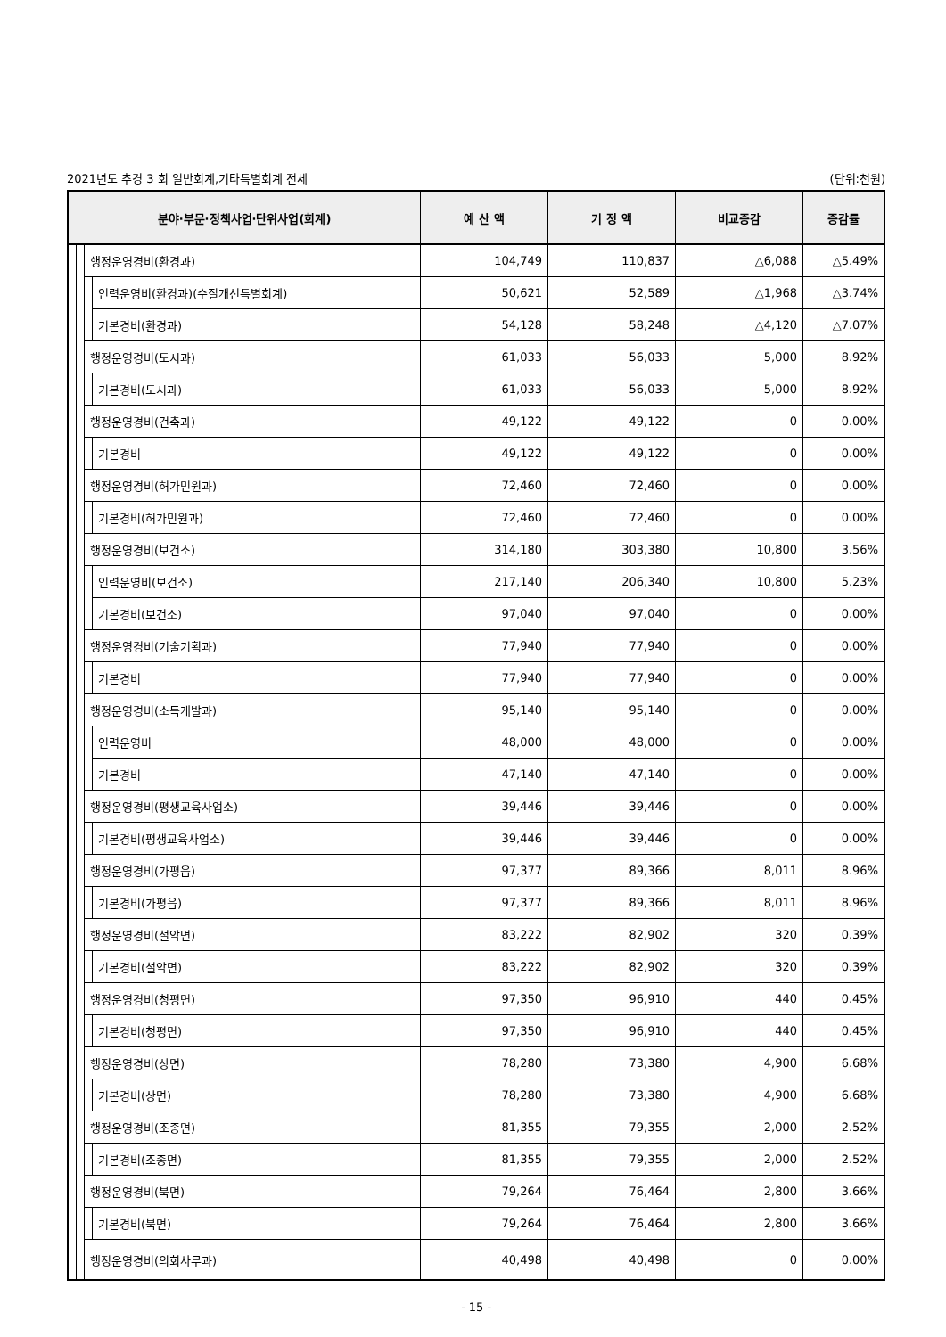2021년도 추경 3 회 일반회계,기타특별회계 전체 (단위:천원)
| 분야·부문·정책사업·단위사업(회계) | | | | 예 산 액 | 기 정 액 | 비교증감 | 증감률 |
| --- | --- | --- | --- | --- | --- | --- | --- |
| | | 행정운영경비(환경과) | | 104,749 | 110,837 | △6,088 | △5.49% |
| | | | 인력운영비(환경과)(수질개선특별회계) | 50,621 | 52,589 | △1,968 | △3.74% |
| | | | 기본경비(환경과) | 54,128 | 58,248 | △4,120 | △7.07% |
| | | 행정운영경비(도시과) | | 61,033 | 56,033 | 5,000 | 8.92% |
| | | | 기본경비(도시과) | 61,033 | 56,033 | 5,000 | 8.92% |
| | | 행정운영경비(건축과) | | 49,122 | 49,122 | 0 | 0.00% |
| | | | 기본경비 | 49,122 | 49,122 | 0 | 0.00% |
| | | 행정운영경비(허가민원과) | | 72,460 | 72,460 | 0 | 0.00% |
| | | | 기본경비(허가민원과) | 72,460 | 72,460 | 0 | 0.00% |
| | | 행정운영경비(보건소) | | 314,180 | 303,380 | 10,800 | 3.56% |
| | | | 인력운영비(보건소) | 217,140 | 206,340 | 10,800 | 5.23% |
| | | | 기본경비(보건소) | 97,040 | 97,040 | 0 | 0.00% |
| | | 행정운영경비(기술기획과) | | 77,940 | 77,940 | 0 | 0.00% |
| | | | 기본경비 | 77,940 | 77,940 | 0 | 0.00% |
| | | 행정운영경비(소득개발과) | | 95,140 | 95,140 | 0 | 0.00% |
| | | | 인력운영비 | 48,000 | 48,000 | 0 | 0.00% |
| | | | 기본경비 | 47,140 | 47,140 | 0 | 0.00% |
| | | 행정운영경비(평생교육사업소) | | 39,446 | 39,446 | 0 | 0.00% |
| | | | 기본경비(평생교육사업소) | 39,446 | 39,446 | 0 | 0.00% |
| | | 행정운영경비(가평읍) | | 97,377 | 89,366 | 8,011 | 8.96% |
| | | | 기본경비(가평읍) | 97,377 | 89,366 | 8,011 | 8.96% |
| | | 행정운영경비(설악면) | | 83,222 | 82,902 | 320 | 0.39% |
| | | | 기본경비(설악면) | 83,222 | 82,902 | 320 | 0.39% |
| | | 행정운영경비(청평면) | | 97,350 | 96,910 | 440 | 0.45% |
| | | | 기본경비(청평면) | 97,350 | 96,910 | 440 | 0.45% |
| | | 행정운영경비(상면) | | 78,280 | 73,380 | 4,900 | 6.68% |
| | | | 기본경비(상면) | 78,280 | 73,380 | 4,900 | 6.68% |
| | | 행정운영경비(조종면) | | 81,355 | 79,355 | 2,000 | 2.52% |
| | | | 기본경비(조종면) | 81,355 | 79,355 | 2,000 | 2.52% |
| | | 행정운영경비(북면) | | 79,264 | 76,464 | 2,800 | 3.66% |
| | | | 기본경비(북면) | 79,264 | 76,464 | 2,800 | 3.66% |
| | | 행정운영경비(의회사무과) | | 40,498 | 40,498 | 0 | 0.00% |
- 15 -